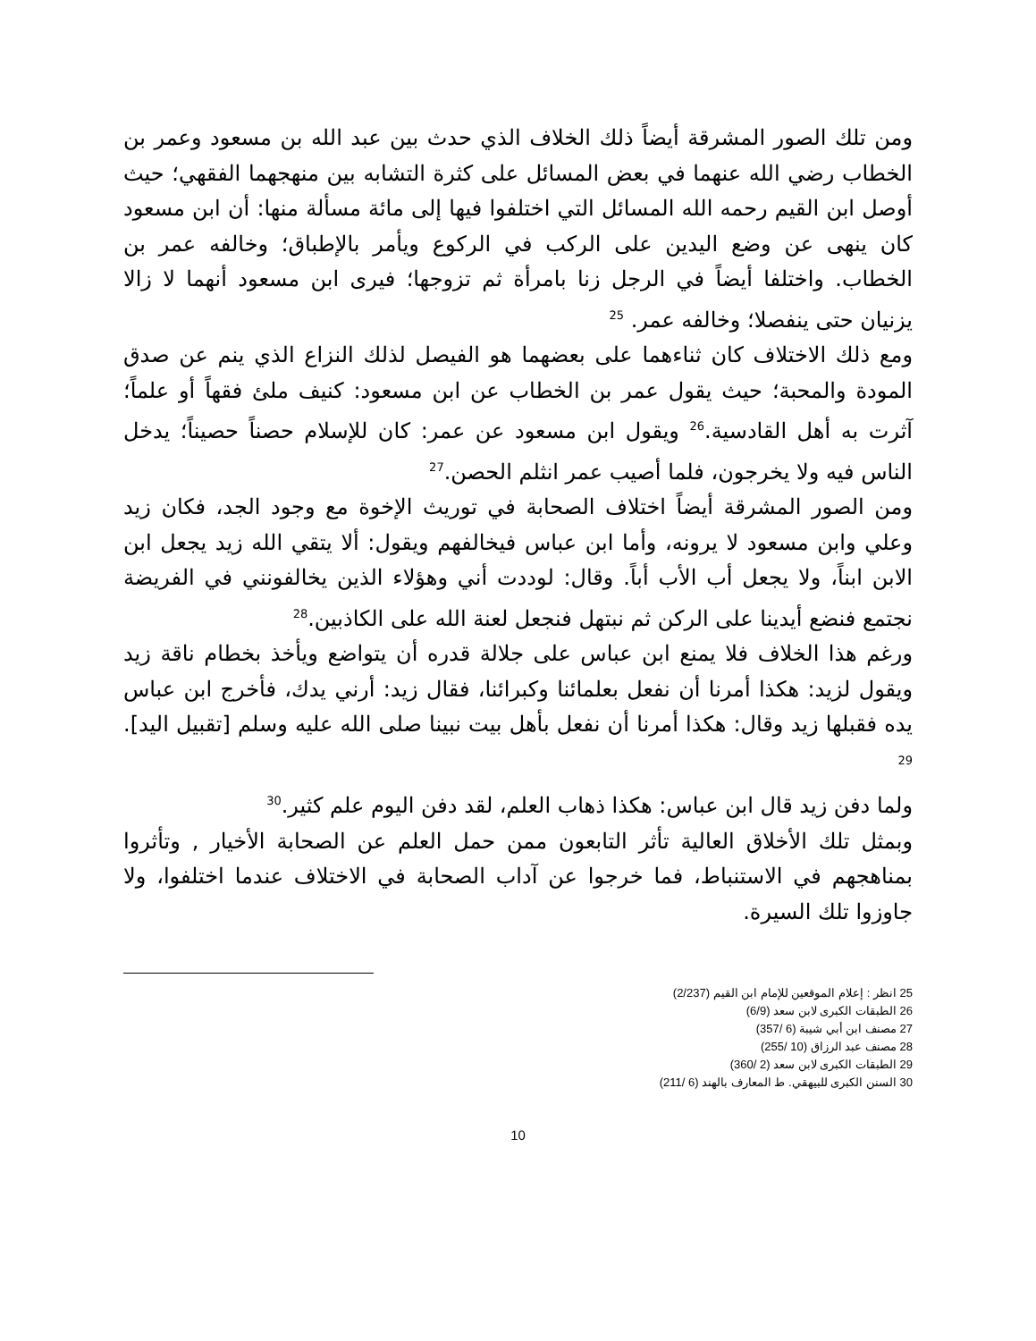ومن تلك الصور المشرقة أيضاً ذلك الخلاف الذي حدث بين عبد الله بن مسعود وعمر بن الخطاب رضي الله عنهما في بعض المسائل على كثرة التشابه بين منهجهما الفقهي؛ حيث أوصل ابن القيم رحمه الله المسائل التي اختلفوا فيها إلى مائة مسألة منها: أن ابن مسعود كان ينهى عن وضع اليدين على الركب في الركوع ويأمر بالإطباق؛ وخالفه عمر بن الخطاب. واختلفا أيضاً في الرجل زنا بامرأة ثم تزوجها؛ فيرى ابن مسعود أنهما لا زالا يزنيان حتى ينفصلا؛ وخالفه عمر. <sup>25</sup>
ومع ذلك الاختلاف كان ثناءهما على بعضهما هو الفيصل لذلك النزاع الذي ينم عن صدق المودة والمحبة؛ حيث يقول عمر بن الخطاب عن ابن مسعود: كنيف ملئ فقهاً أو علماً؛ آثرت به أهل القادسية.<sup>26</sup> ويقول ابن مسعود عن عمر: كان للإسلام حصناً حصيناً؛ يدخل الناس فيه ولا يخرجون، فلما أصيب عمر انثلم الحصن.<sup>27</sup>
ومن الصور المشرقة أيضاً اختلاف الصحابة في توريث الإخوة مع وجود الجد، فكان زيد وعلي وابن مسعود لا يرونه، وأما ابن عباس فيخالفهم ويقول: ألا يتقي الله زيد يجعل ابن الابن ابناً، ولا يجعل أب الأب أباً. وقال: لوددت أني وهؤلاء الذين يخالفونني في الفريضة نجتمع فنضع أيدينا على الركن ثم نبتهل فنجعل لعنة الله على الكاذبين.<sup>28</sup>
ورغم هذا الخلاف فلا يمنع ابن عباس على جلالة قدره أن يتواضع ويأخذ بخطام ناقة زيد ويقول لزيد: هكذا أمرنا أن نفعل بعلمائنا وكبرائنا، فقال زيد: أرني يدك، فأخرج ابن عباس يده فقبلها زيد وقال: هكذا أمرنا أن نفعل بأهل بيت نبينا صلى الله عليه وسلم [تقبيل اليد]. <sup>29</sup>
ولما دفن زيد قال ابن عباس: هكذا ذهاب العلم، لقد دفن اليوم علم كثير.<sup>30</sup>
وبمثل تلك الأخلاق العالية تأثر التابعون ممن حمل العلم عن الصحابة الأخيار , وتأثروا بمناهجهم في الاستنباط، فما خرجوا عن آداب الصحابة في الاختلاف عندما اختلفوا، ولا جاوزوا تلك السيرة.
25 انظر : إعلام الموقعين للإمام ابن القيم (2/237)
26 الطبقات الكبرى لابن سعد (6/9)
27 مصنف ابن أبي شيبة (6 /357)
28 مصنف عبد الرزاق (10 /255)
29 الطبقات الكبرى لابن سعد (2 /360)
30 السنن الكبرى للبيهقي. ط المعارف بالهند (6 /211)
10